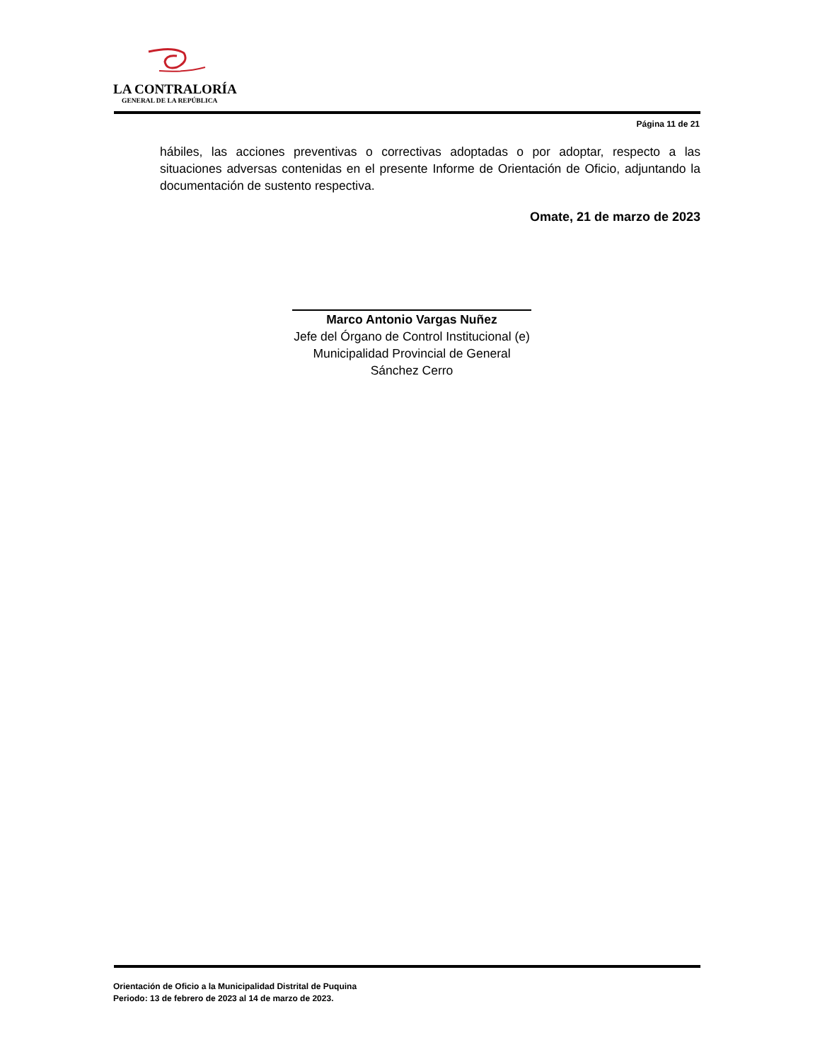LA CONTRALORÍA
GENERAL DE LA REPÚBLICA
Página 11 de 21
hábiles, las acciones preventivas o correctivas adoptadas o por adoptar, respecto a las situaciones adversas contenidas en el presente Informe de Orientación de Oficio, adjuntando la documentación de sustento respectiva.
Omate, 21 de marzo de 2023
Marco Antonio Vargas Nuñez
Jefe del Órgano de Control Institucional (e)
Municipalidad Provincial de General
Sánchez Cerro
Orientación de Oficio a la Municipalidad Distrital de Puquina
Periodo: 13 de febrero de 2023 al 14 de marzo de 2023.